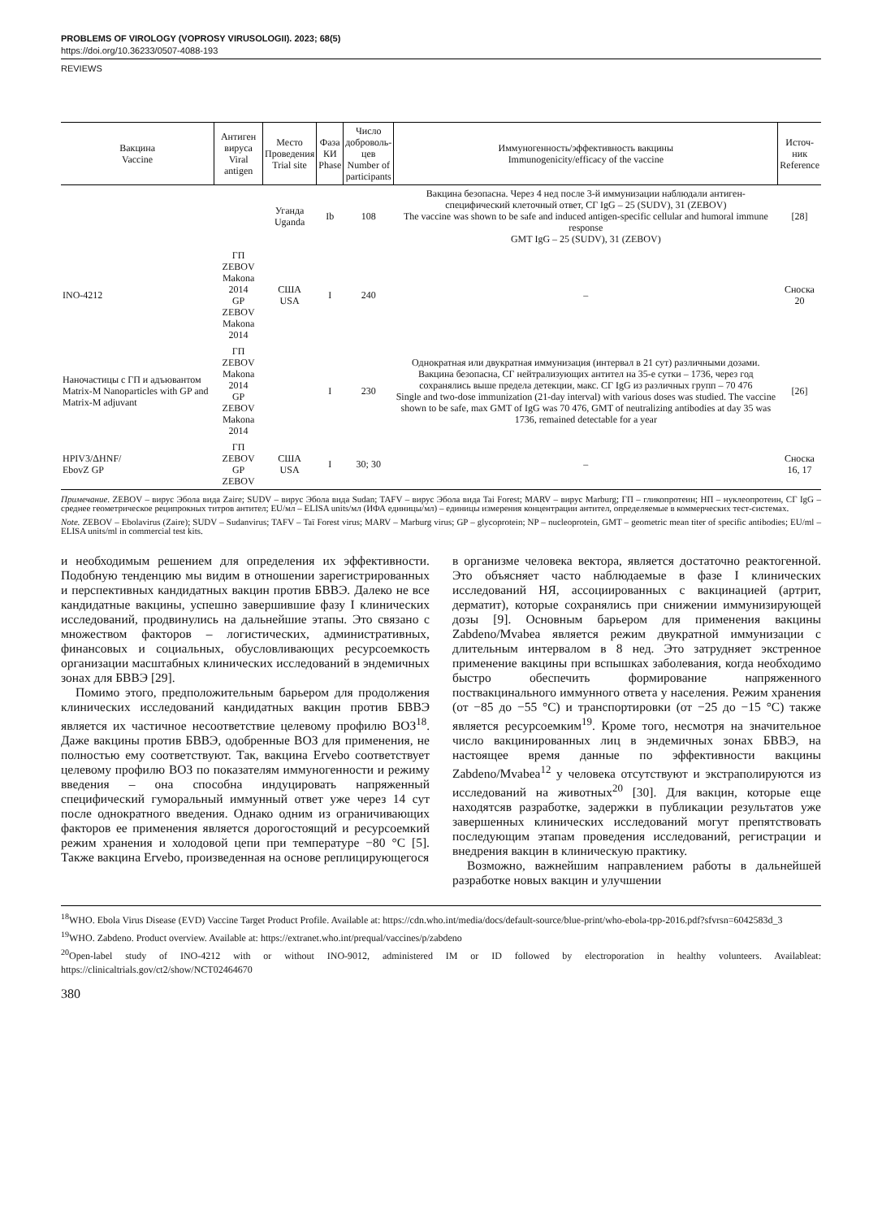PROBLEMS OF VIROLOGY (VOPROSY VIRUSOLOGII). 2023; 68(5)
https://doi.org/10.36233/0507-4088-193
REVIEWS
| Вакцина Vaccine | Антиген вируса Viral antigen | Место Проведения Trial site | Фаза КИ Phase | Число доброволь- цев Number of participants | Иммуногенность/эффективность вакцины Immunogenicity/efficacy of the vaccine | Источ- ник Reference |
| --- | --- | --- | --- | --- | --- | --- |
| | | Уганда Uganda | Ib | 108 | Вакцина безопасна. Через 4 нед после 3-й иммунизации наблюдали антиген-специфический клеточный ответ, СГ IgG – 25 (SUDV), 31 (ZEBOV) The vaccine was shown to be safe and induced antigen-specific cellular and humoral immune response GMT IgG – 25 (SUDV), 31 (ZEBOV) | [28] |
| INO-4212 | ГП ZEBOV Makona 2014 GP ZEBOV Makona 2014 | США USA | I | 240 | – | Сноска 20 |
| Наночастицы с ГП и адъювантом Matrix-M Nanoparticles with GP and Matrix-M adjuvant | ГП ZEBOV Makona 2014 GP ZEBOV Makona 2014 | | I | 230 | Однократная или двукратная иммунизация (интервал в 21 сут) различными дозами. Вакцина безопасна, СГ нейтрализующих антител на 35-е сутки – 1736, через год сохранялись выше предела детекции, макс. СГ IgG из различных групп – 70 476 Single and two-dose immunization (21-day interval) with various doses was studied. The vaccine shown to be safe, max GMT of IgG was 70 476, GMT of neutralizing antibodies at day 35 was 1736, remained detectable for a year | [26] |
| HPIV3/ΔHNF/ EbovZ GP | ГП ZEBOV GP ZEBOV | США USA | I | 30; 30 | – | Сноска 16, 17 |
Примечание. ZEBOV – вирус Эбола вида Zaire; SUDV – вирус Эбола вида Sudan; TAFV – вирус Эбола вида Tai Forest; MARV – вирус Marburg; ГП – гликопротеин; НП – нуклеопротеин, СГ IgG – среднее геометрическое реципрокных титров антител; EU/мл – ELISA units/мл (ИФА единицы/мл) – единицы измерения концентрации антител, определяемые в коммерческих тест-системах.
Note. ZEBOV – Ebolavirus (Zaire); SUDV – Sudanvirus; TAFV – Taï Forest virus; MARV – Marburg virus; GP – glycoprotein; NP – nucleoprotein, GMT – geometric mean titer of specific antibodies; EU/ml – ELISA units/ml in commercial test kits.
и необходимым решением для определения их эффективности. Подобную тенденцию мы видим в отношении зарегистрированных и перспективных кандидатных вакцин против БВВЭ. Далеко не все кандидатные вакцины, успешно завершившие фазу I клинических исследований, продвинулись на дальнейшие этапы. Это связано с множеством факторов – логистических, административных, финансовых и социальных, обусловливающих ресурсоемкость организации масштабных клинических исследований в эндемичных зонах для БВВЭ [29].
Помимо этого, предположительным барьером для продолжения клинических исследований кандидатных вакцин против БВВЭ является их частичное несоответствие целевому профилю ВОЗ<sup>18</sup>. Даже вакцины против БВВЭ, одобренные ВОЗ для применения, не полностью ему соответствуют. Так, вакцина Ervebo соответствует целевому профилю ВОЗ по показателям иммуногенности и режиму введения – она способна индуцировать напряженный специфический гуморальный иммунный ответ уже через 14 сут после однократного введения. Однако одним из ограничивающих факторов ее применения является дорогостоящий и ресурсоемкий режим хранения и холодовой цепи при температуре −80 °С [5]. Также вакцина Ervebo, произведенная на основе реплицирующегося
в организме человека вектора, является достаточно реактогенной. Это объясняет часто наблюдаемые в фазе I клинических исследований НЯ, ассоциированных с вакцинацией (артрит, дерматит), которые сохранялись при снижении иммунизирующей дозы [9]. Основным барьером для применения вакцины Zabdeno/Mvabea является режим двукратной иммунизации с длительным интервалом в 8 нед. Это затрудняет экстренное применение вакцины при вспышках заболевания, когда необходимо быстро обеспечить формирование напряженного поствакцинального иммунного ответа у населения. Режим хранения (от −85 до −55 °С) и транспортировки (от −25 до −15 °С) также является ресурсоемким<sup>19</sup>. Кроме того, несмотря на значительное число вакцинированных лиц в эндемичных зонах БВВЭ, на настоящее время данные по эффективности вакцины Zabdeno/Mvabea<sup>12</sup> у человека отсутствуют и экстраполируются из исследований на животных<sup>20</sup> [30]. Для вакцин, которые еще находятсяв разработке, задержки в публикации результатов уже завершенных клинических исследований могут препятствовать последующим этапам проведения исследований, регистрации и внедрения вакцин в клиническую практику.
Возможно, важнейшим направлением работы в дальнейшей разработке новых вакцин и улучшении
<sup>18</sup> WHO. Ebola Virus Disease (EVD) Vaccine Target Product Profile. Available at: https://cdn.who.int/media/docs/default-source/blue-print/who-ebola-tpp-2016.pdf?sfvrsn=6042583d_3
<sup>19</sup> WHO. Zabdeno. Product overview. Available at: https://extranet.who.int/prequal/vaccines/p/zabdeno
<sup>20</sup> Open-label study of INO-4212 with or without INO-9012, administered IM or ID followed by electroporation in healthy volunteers. Availableat: https://clinicaltrials.gov/ct2/show/NCT02464670
380